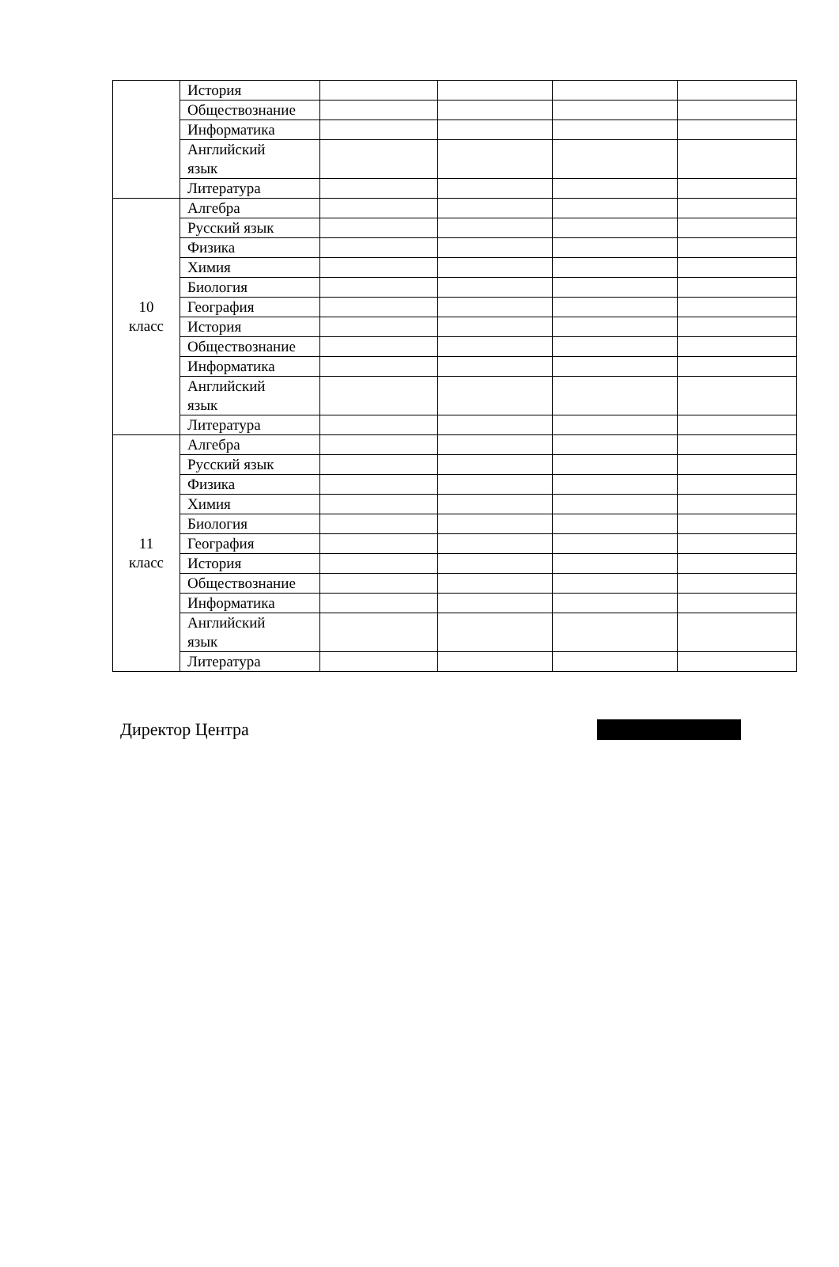| | История | | | | |
| | Обществознание | | | | |
| | Информатика | | | | |
| | Английский язык | | | | |
| | Литература | | | | |
| 10 класс | Алгебра | | | | |
| | Русский язык | | | | |
| | Физика | | | | |
| | Химия | | | | |
| | Биология | | | | |
| | География | | | | |
| | История | | | | |
| | Обществознание | | | | |
| | Информатика | | | | |
| | Английский язык | | | | |
| | Литература | | | | |
| 11 класс | Алгебра | | | | |
| | Русский язык | | | | |
| | Физика | | | | |
| | Химия | | | | |
| | Биология | | | | |
| | География | | | | |
| | История | | | | |
| | Обществознание | | | | |
| | Информатика | | | | |
| | Английский язык | | | | |
| | Литература | | | | |
Директор Центра